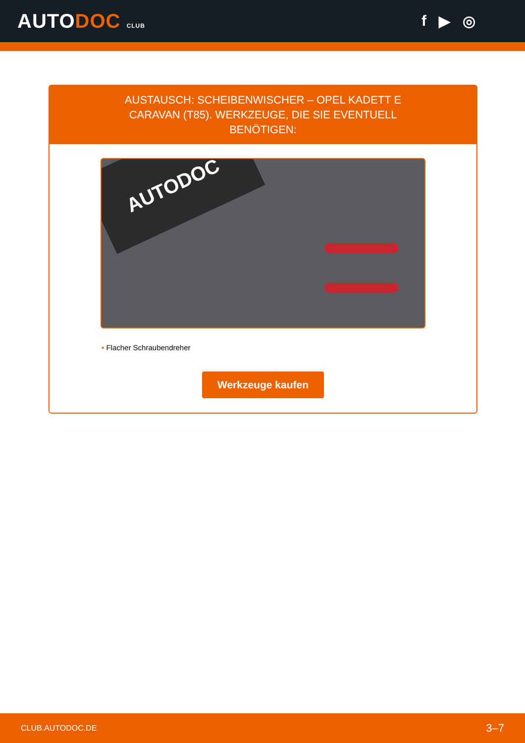AUTODOC CLUB
f ▶ ◎
AUSTAUSCH: SCHEIBENWISCHER – OPEL KADETT E CARAVAN (T85). WERKZEUGE, DIE SIE EVENTUELL BENÖTIGEN:
AUTODOC
• Flacher Schraubendreher
Werkzeuge kaufen
CLUB.AUTODOC.DE 3–7